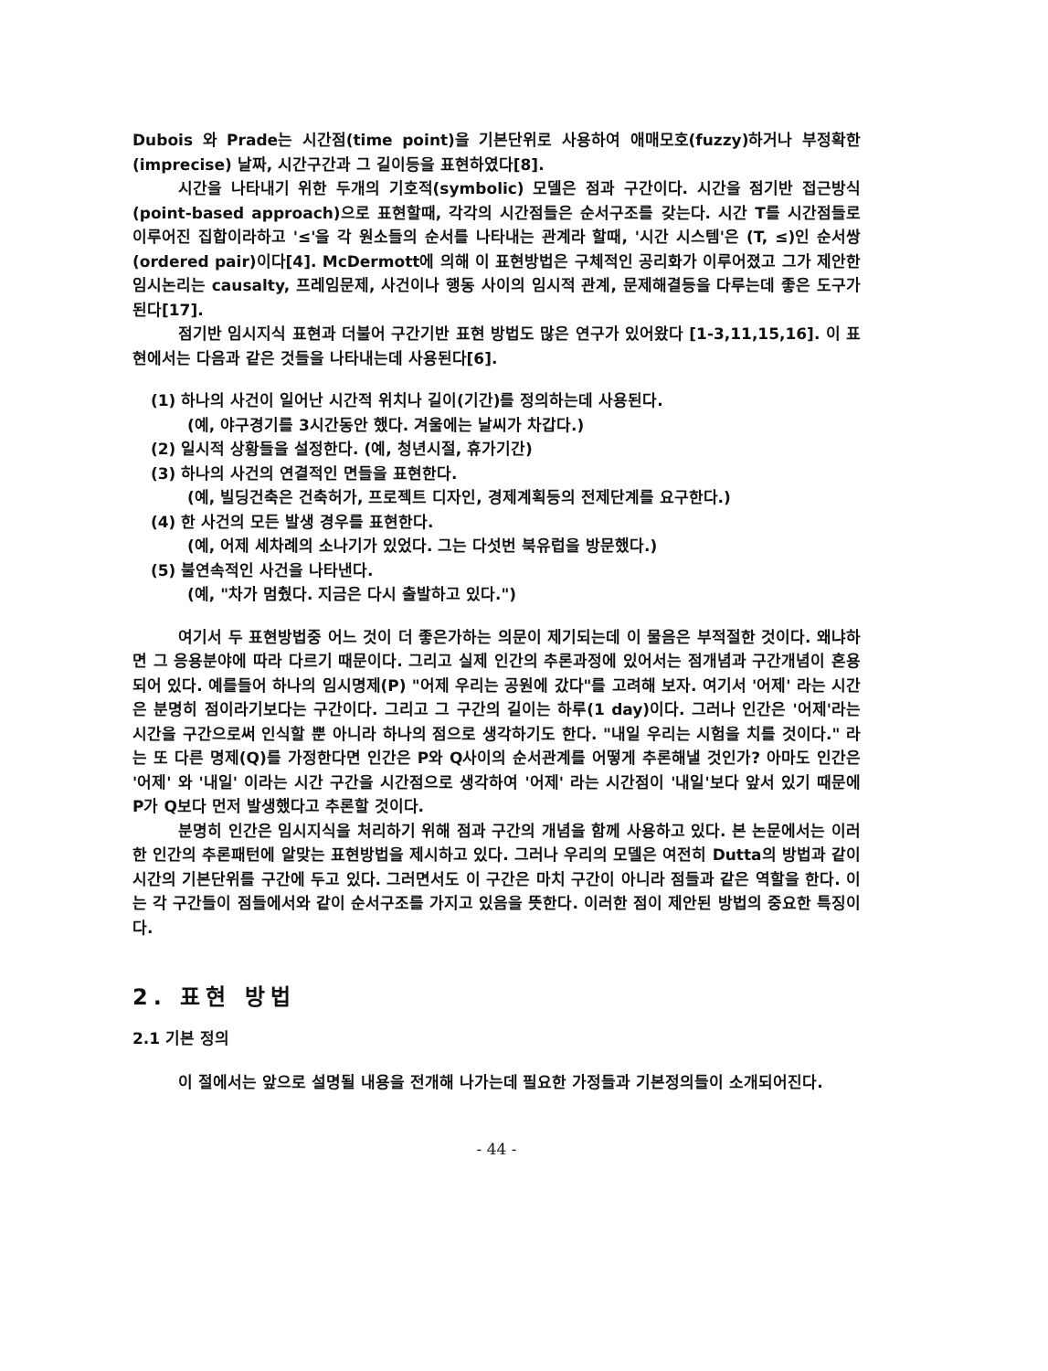Dubois 와 Prade는 시간점(time point)을 기본단위로 사용하여 애매모호(fuzzy)하거나 부정확한(imprecise) 날짜, 시간구간과 그 길이등을 표현하였다[8].
시간을 나타내기 위한 두개의 기호적(symbolic) 모델은 점과 구간이다. 시간을 점기반 접근방식(point-based approach)으로 표현할때, 각각의 시간점들은 순서구조를 갖는다. 시간 T를 시간점들로 이루어진 집합이라하고 '≤'을 각 원소들의 순서를 나타내는 관계라 할때, '시간 시스템'은 (T, ≤)인 순서쌍(ordered pair)이다[4]. McDermott에 의해 이 표현방법은 구체적인 공리화가 이루어졌고 그가 제안한 임시논리는 causalty, 프레임문제, 사건이나 행동 사이의 임시적 관계, 문제해결등을 다루는데 좋은 도구가 된다[17].
점기반 임시지식 표현과 더불어 구간기반 표현 방법도 많은 연구가 있어왔다 [1-3,11,15,16]. 이 표현에서는 다음과 같은 것들을 나타내는데 사용된다[6].
(1) 하나의 사건이 일어난 시간적 위치나 길이(기간)를 정의하는데 사용된다.
(예, 야구경기를 3시간동안 했다. 겨울에는 날씨가 차갑다.)
(2) 일시적 상황들을 설정한다. (예, 청년시절, 휴가기간)
(3) 하나의 사건의 연결적인 면들을 표현한다.
(예, 빌딩건축은 건축허가, 프로젝트 디자인, 경제계획등의 전제단계를 요구한다.)
(4) 한 사건의 모든 발생 경우를 표현한다.
(예, 어제 세차례의 소나기가 있었다. 그는 다섯번 북유럽을 방문했다.)
(5) 불연속적인 사건을 나타낸다.
(예, "차가 멈췄다. 지금은 다시 출발하고 있다.")
여기서 두 표현방법중 어느 것이 더 좋은가하는 의문이 제기되는데 이 물음은 부적절한 것이다. 왜냐하면 그 응용분야에 따라 다르기 때문이다. 그리고 실제 인간의 추론과정에 있어서는 점개념과 구간개념이 혼용되어 있다. 예를들어 하나의 임시명제(P) "어제 우리는 공원에 갔다"를 고려해 보자. 여기서 '어제' 라는 시간은 분명히 점이라기보다는 구간이다. 그리고 그 구간의 길이는 하루(1 day)이다. 그러나 인간은 '어제'라는 시간을 구간으로써 인식할 뿐 아니라 하나의 점으로 생각하기도 한다. "내일 우리는 시험을 치를 것이다." 라는 또 다른 명제(Q)를 가정한다면 인간은 P와 Q사이의 순서관계를 어떻게 추론해낼 것인가? 아마도 인간은 '어제' 와 '내일' 이라는 시간 구간을 시간점으로 생각하여 '어제' 라는 시간점이 '내일'보다 앞서 있기 때문에 P가 Q보다 먼저 발생했다고 추론할 것이다.
분명히 인간은 임시지식을 처리하기 위해 점과 구간의 개념을 함께 사용하고 있다. 본 논문에서는 이러한 인간의 추론패턴에 알맞는 표현방법을 제시하고 있다. 그러나 우리의 모델은 여전히 Dutta의 방법과 같이 시간의 기본단위를 구간에 두고 있다. 그러면서도 이 구간은 마치 구간이 아니라 점들과 같은 역할을 한다. 이는 각 구간들이 점들에서와 같이 순서구조를 가지고 있음을 뜻한다. 이러한 점이 제안된 방법의 중요한 특징이다.
2. 표현 방법
2.1 기본 정의
이 절에서는 앞으로 설명될 내용을 전개해 나가는데 필요한 가정들과 기본정의들이 소개되어진다.
- 44 -